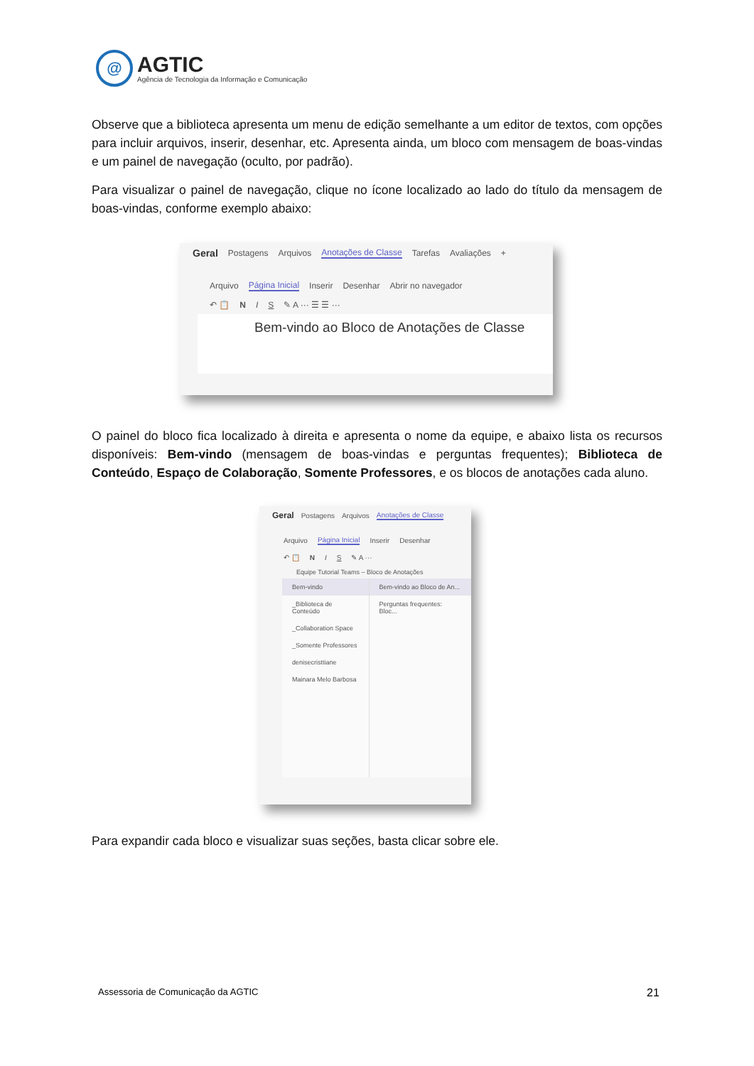@
AGTIC
Agência de Tecnologia da Informação e Comunicação
Observe que a biblioteca apresenta um menu de edição semelhante a um editor de textos, com opções para incluir arquivos, inserir, desenhar, etc. Apresenta ainda, um bloco com mensagem de boas-vindas e um painel de navegação (oculto, por padrão).
Para visualizar o painel de navegação, clique no ícone localizado ao lado do título da mensagem de boas-vindas, conforme exemplo abaixo:
Geral Postagens Arquivos Anotações de Classe Tarefas Avaliações +
Arquivo Página Inicial Inserir Desenhar Abrir no navegador
↶ 📋 N I S ✎ A ··· ☰ ☰ ···
Bem-vindo ao Bloco de Anotações de Classe
O painel do bloco fica localizado à direita e apresenta o nome da equipe, e abaixo lista os recursos disponíveis: Bem-vindo (mensagem de boas-vindas e perguntas frequentes); Biblioteca de Conteúdo, Espaço de Colaboração, Somente Professores, e os blocos de anotações cada aluno.
Geral Postagens Arquivos Anotações de Classe
Arquivo Página Inicial Inserir Desenhar
↶ 📋 N I S ✎ A ···
Equipe Tutorial Teams – Bloco de Anotações
Bem-vindo
_Biblioteca de Conteúdo
_Collaboration Space
_Somente Professores
denisecristtiane
Mainara Melo Barbosa
Bem-vindo ao Bloco de An...
Perguntas frequentes: Bloc...
Para expandir cada bloco e visualizar suas seções, basta clicar sobre ele.
Assessoria de Comunicação da AGTIC
21